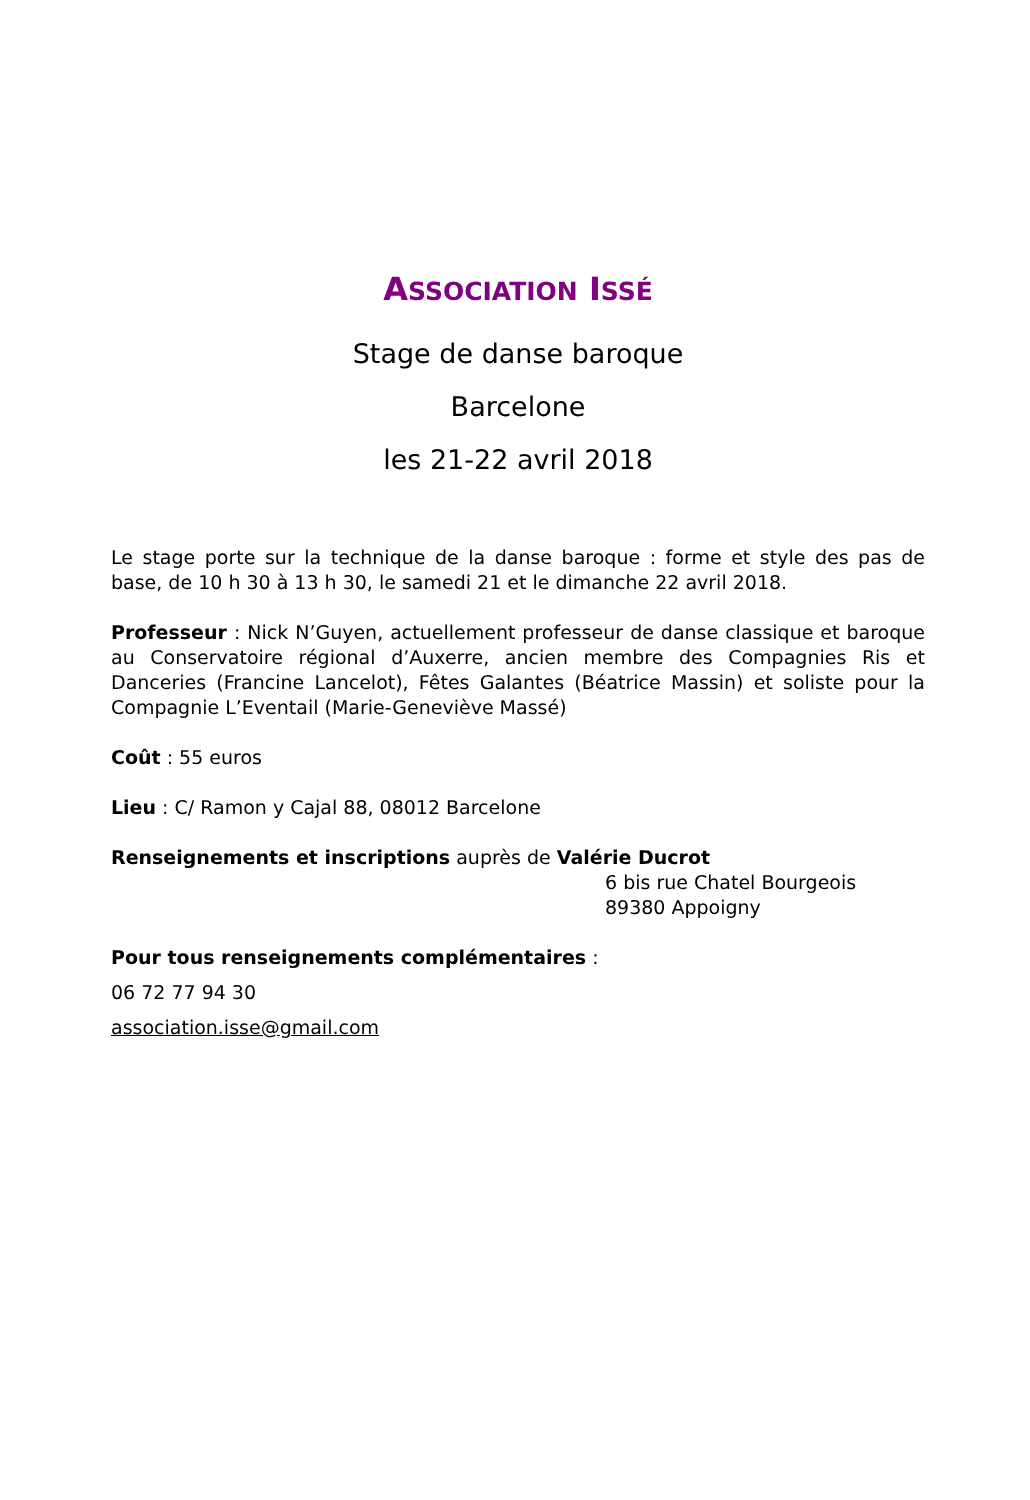ASSOCIATION ISSÉ
Stage de danse baroque
Barcelone
les 21-22 avril 2018
Le stage porte sur la technique de la danse baroque : forme et style des pas de base, de 10 h 30 à 13 h 30, le samedi 21 et le dimanche 22 avril 2018.
Professeur : Nick N’Guyen, actuellement professeur de danse classique et baroque au Conservatoire régional d’Auxerre, ancien membre des Compagnies Ris et Danceries (Francine Lancelot), Fêtes Galantes (Béatrice Massin) et soliste pour la Compagnie L’Eventail (Marie-Geneviève Massé)
Coût : 55 euros
Lieu : C/ Ramon y Cajal 88, 08012 Barcelone
Renseignements et inscriptions auprès de Valérie Ducrot
6 bis rue Chatel Bourgeois
89380 Appoigny
Pour tous renseignements complémentaires :
06 72 77 94 30
association.isse@gmail.com